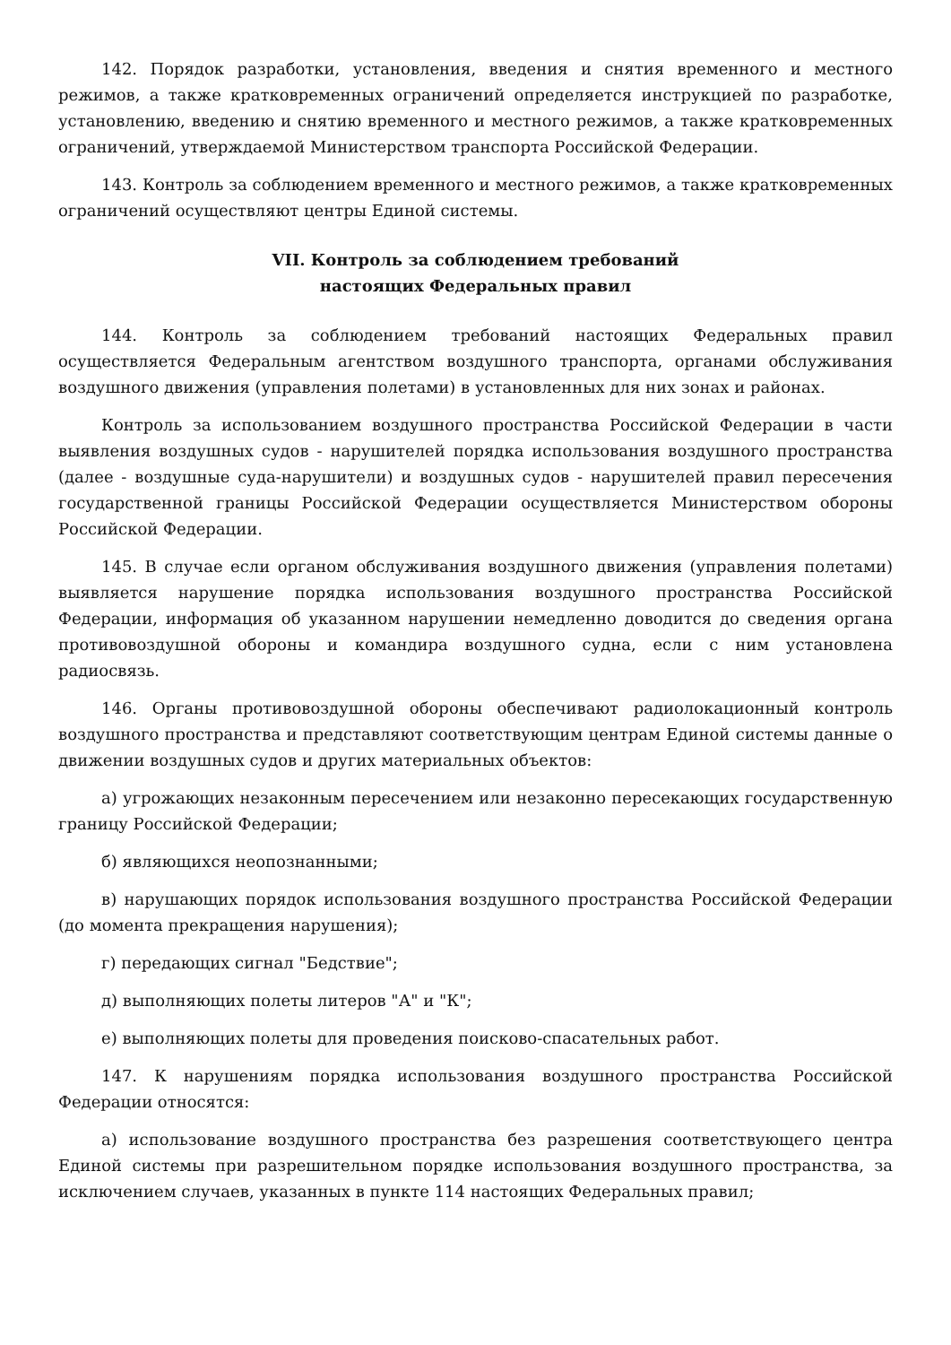142. Порядок разработки, установления, введения и снятия временного и местного режимов, а также кратковременных ограничений определяется инструкцией по разработке, установлению, введению и снятию временного и местного режимов, а также кратковременных ограничений, утверждаемой Министерством транспорта Российской Федерации.
143. Контроль за соблюдением временного и местного режимов, а также кратковременных ограничений осуществляют центры Единой системы.
VII. Контроль за соблюдением требований
настоящих Федеральных правил
144. Контроль за соблюдением требований настоящих Федеральных правил осуществляется Федеральным агентством воздушного транспорта, органами обслуживания воздушного движения (управления полетами) в установленных для них зонах и районах.
Контроль за использованием воздушного пространства Российской Федерации в части выявления воздушных судов - нарушителей порядка использования воздушного пространства (далее - воздушные суда-нарушители) и воздушных судов - нарушителей правил пересечения государственной границы Российской Федерации осуществляется Министерством обороны Российской Федерации.
145. В случае если органом обслуживания воздушного движения (управления полетами) выявляется нарушение порядка использования воздушного пространства Российской Федерации, информация об указанном нарушении немедленно доводится до сведения органа противовоздушной обороны и командира воздушного судна, если с ним установлена радиосвязь.
146. Органы противовоздушной обороны обеспечивают радиолокационный контроль воздушного пространства и представляют соответствующим центрам Единой системы данные о движении воздушных судов и других материальных объектов:
а) угрожающих незаконным пересечением или незаконно пересекающих государственную границу Российской Федерации;
б) являющихся неопознанными;
в) нарушающих порядок использования воздушного пространства Российской Федерации (до момента прекращения нарушения);
г) передающих сигнал "Бедствие";
д) выполняющих полеты литеров "А" и "К";
е) выполняющих полеты для проведения поисково-спасательных работ.
147. К нарушениям порядка использования воздушного пространства Российской Федерации относятся:
а) использование воздушного пространства без разрешения соответствующего центра Единой системы при разрешительном порядке использования воздушного пространства, за исключением случаев, указанных в пункте 114 настоящих Федеральных правил;